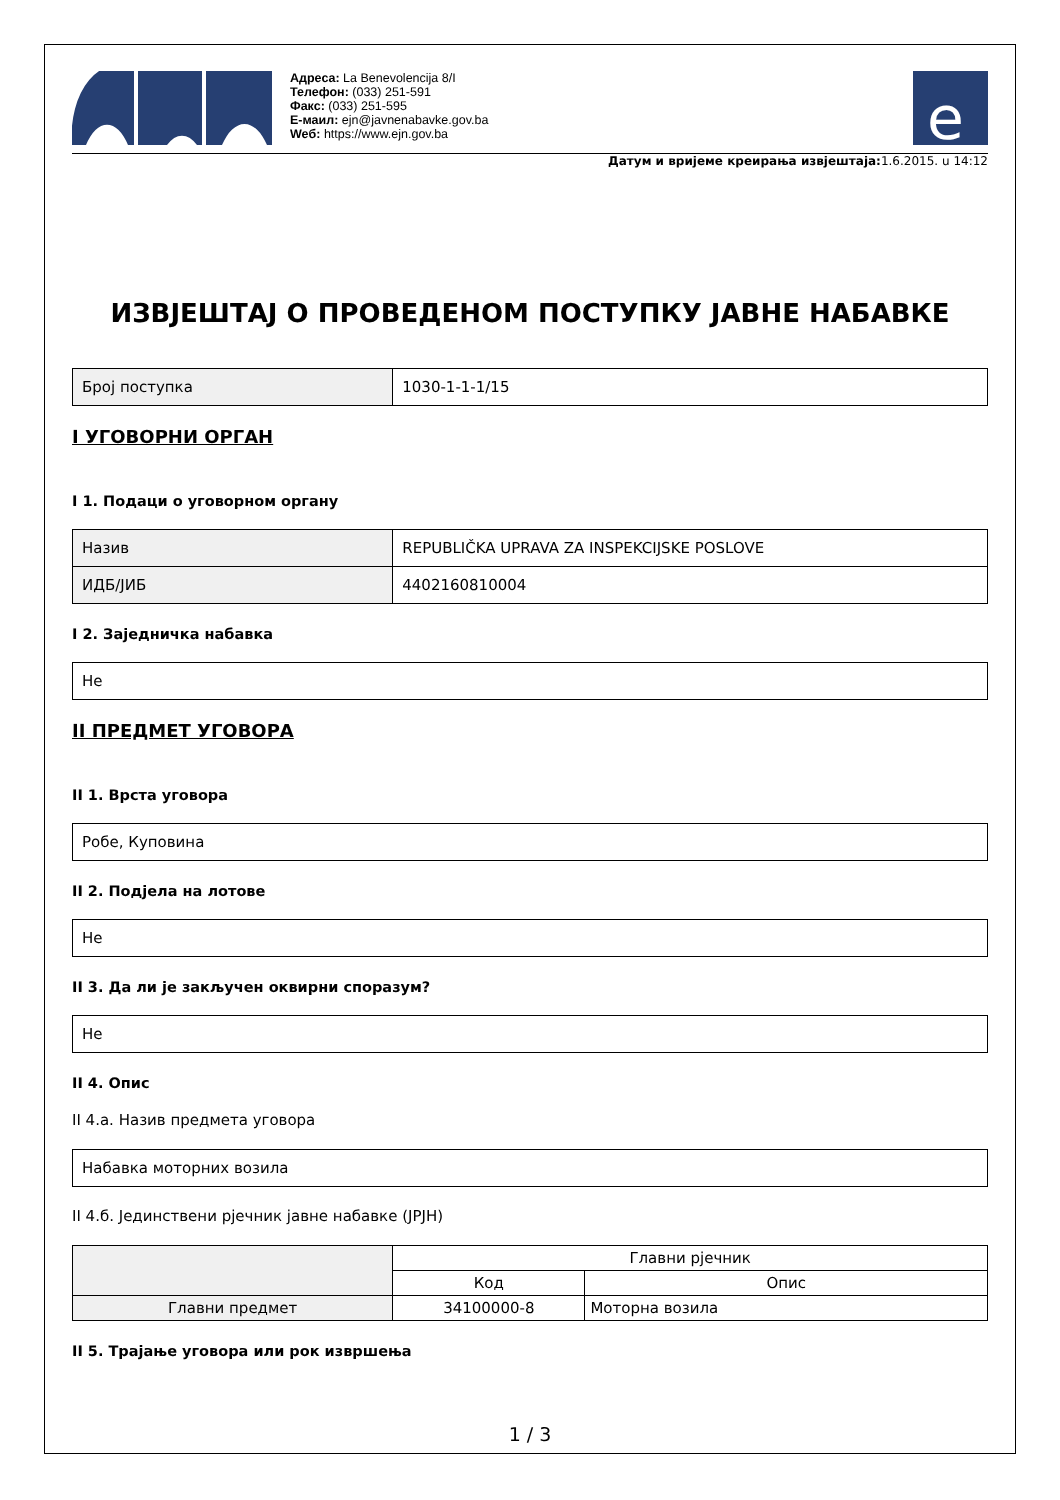Адреса: La Benevolencija 8/I
Телефон: (033) 251-591
Факс: (033) 251-595
Е-маил: ejn@javnenabavke.gov.ba
Weб: https://www.ejn.gov.ba
e
Датум и вријеме креирања извјештаја: 1.6.2015. u 14:12
ИЗВЈЕШТАЈ О ПРОВЕДЕНОМ ПОСТУПКУ ЈАВНЕ НАБАВКЕ
| Број поступка | 1030-1-1-1/15 |
I УГОВОРНИ ОРГАН
I 1. Подаци о уговорном органу
| Назив | REPUBLIČKA UPRAVA ZA INSPEKCIJSKE POSLOVE |
| ИДБ/ЈИБ | 4402160810004 |
I 2. Заједничка набавка
| Не |
II ПРЕДМЕТ УГОВОРА
II 1. Врста уговора
| Робе, Куповина |
II 2. Подјела на лотове
| Не |
II 3. Да ли је закључен оквирни споразум?
| Не |
II 4. Опис
II 4.a. Назив предмета уговора
| Набавка моторних возила |
II 4.б. Јединствени рјечник јавне набавке (JPJH)
| | Главни рјечник | |
| --- | --- | --- |
| | Код | Опис |
| Главни предмет | 34100000-8 | Моторна возила |
II 5. Трајање уговора или рок извршења
1 / 3